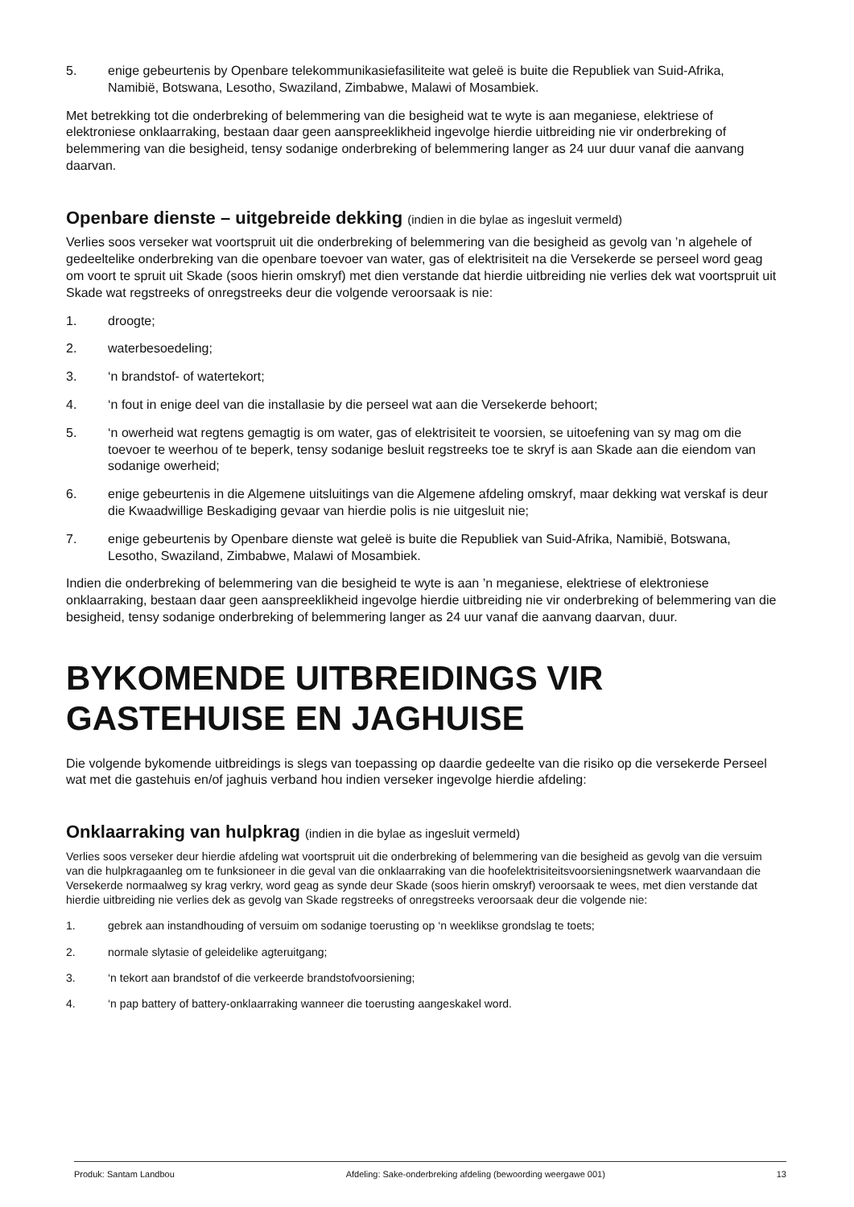5. enige gebeurtenis by Openbare telekommunikasiefasiliteite wat geleë is buite die Republiek van Suid-Afrika, Namibië, Botswana, Lesotho, Swaziland, Zimbabwe, Malawi of Mosambiek.
Met betrekking tot die onderbreking of belemmering van die besigheid wat te wyte is aan meganiese, elektriese of elektroniese onklaarraking, bestaan daar geen aanspreeklikheid ingevolge hierdie uitbreiding nie vir onderbreking of belemmering van die besigheid, tensy sodanige onderbreking of belemmering langer as 24 uur duur vanaf die aanvang daarvan.
Openbare dienste – uitgebreide dekking (indien in die bylae as ingesluit vermeld)
Verlies soos verseker wat voortspruit uit die onderbreking of belemmering van die besigheid as gevolg van ’n algehele of gedeeltelike onderbreking van die openbare toevoer van water, gas of elektrisiteit na die Versekerde se perseel word geag om voort te spruit uit Skade (soos hierin omskryf) met dien verstande dat hierdie uitbreiding nie verlies dek wat voortspruit uit Skade wat regstreeks of onregstreeks deur die volgende veroorsaak is nie:
1. droogte;
2. waterbesoedeling;
3. ‘n brandstof- of watertekort;
4. ‘n fout in enige deel van die installasie by die perseel wat aan die Versekerde behoort;
5. ‘n owerheid wat regtens gemagtig is om water, gas of elektrisiteit te voorsien, se uitoefening van sy mag om die toevoer te weerhou of te beperk, tensy sodanige besluit regstreeks toe te skryf is aan Skade aan die eiendom van sodanige owerheid;
6. enige gebeurtenis in die Algemene uitsluitings van die Algemene afdeling omskryf, maar dekking wat verskaf is deur die Kwaadwillige Beskadiging gevaar van hierdie polis is nie uitgesluit nie;
7. enige gebeurtenis by Openbare dienste wat geleë is buite die Republiek van Suid-Afrika, Namibië, Botswana, Lesotho, Swaziland, Zimbabwe, Malawi of Mosambiek.
Indien die onderbreking of belemmering van die besigheid te wyte is aan ’n meganiese, elektriese of elektroniese onklaarraking, bestaan daar geen aanspreeklikheid ingevolge hierdie uitbreiding nie vir onderbreking of belemmering van die besigheid, tensy sodanige onderbreking of belemmering langer as 24 uur vanaf die aanvang daarvan, duur.
BYKOMENDE UITBREIDINGS VIR GASTEHUISE EN JAGHUISE
Die volgende bykomende uitbreidings is slegs van toepassing op daardie gedeelte van die risiko op die versekerde Perseel wat met die gastehuis en/of jaghuis verband hou indien verseker ingevolge hierdie afdeling:
Onklaarraking van hulpkrag (indien in die bylae as ingesluit vermeld)
Verlies soos verseker deur hierdie afdeling wat voortspruit uit die onderbreking of belemmering van die besigheid as gevolg van die versuim van die hulpkragaanleg om te funksioneer in die geval van die onklaarraking van die hoofelektrisiteitsvoorsieningsnetwerk waarvandaan die Versekerde normaalweg sy krag verkry, word geag as synde deur Skade (soos hierin omskryf) veroorsaak te wees, met dien verstande dat hierdie uitbreiding nie verlies dek as gevolg van Skade regstreeks of onregstreeks veroorsaak deur die volgende nie:
1. gebrek aan instandhouding of versuim om sodanige toerusting op ‘n weeklikse grondslag te toets;
2. normale slytasie of geleidelike agteruitgang;
3. ‘n tekort aan brandstof of die verkeerde brandstofvoorsiening;
4. ‘n pap battery of battery-onklaarraking wanneer die toerusting aangeskakel word.
Produk: Santam Landbou Afdeling: Sake-onderbreking afdeling (bewoording weergawe 001) 13